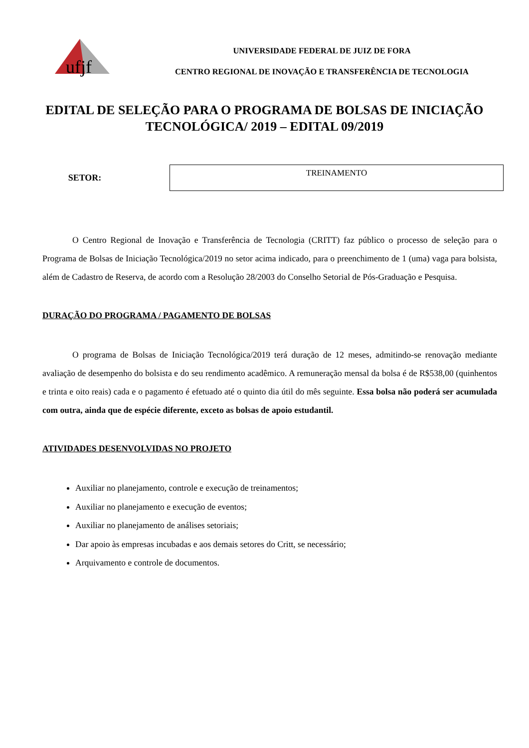ufjf
UNIVERSIDADE FEDERAL DE JUIZ DE FORA
CENTRO REGIONAL DE INOVAÇÃO E TRANSFERÊNCIA DE TECNOLOGIA
EDITAL DE SELEÇÃO PARA O PROGRAMA DE BOLSAS DE INICIAÇÃO TECNOLÓGICA/ 2019 – EDITAL 09/2019
SETOR:
| TREINAMENTO |
O Centro Regional de Inovação e Transferência de Tecnologia (CRITT) faz público o processo de seleção para o Programa de Bolsas de Iniciação Tecnológica/2019 no setor acima indicado, para o preenchimento de 1 (uma) vaga para bolsista, além de Cadastro de Reserva, de acordo com a Resolução 28/2003 do Conselho Setorial de Pós-Graduação e Pesquisa.
DURAÇÃO DO PROGRAMA / PAGAMENTO DE BOLSAS
O programa de Bolsas de Iniciação Tecnológica/2019 terá duração de 12 meses, admitindo-se renovação mediante avaliação de desempenho do bolsista e do seu rendimento acadêmico. A remuneração mensal da bolsa é de R$538,00 (quinhentos e trinta e oito reais) cada e o pagamento é efetuado até o quinto dia útil do mês seguinte. Essa bolsa não poderá ser acumulada com outra, ainda que de espécie diferente, exceto as bolsas de apoio estudantil.
ATIVIDADES DESENVOLVIDAS NO PROJETO
Auxiliar no planejamento, controle e execução de treinamentos;
Auxiliar no planejamento e execução de eventos;
Auxiliar no planejamento de análises setoriais;
Dar apoio às empresas incubadas e aos demais setores do Critt, se necessário;
Arquivamento e controle de documentos.